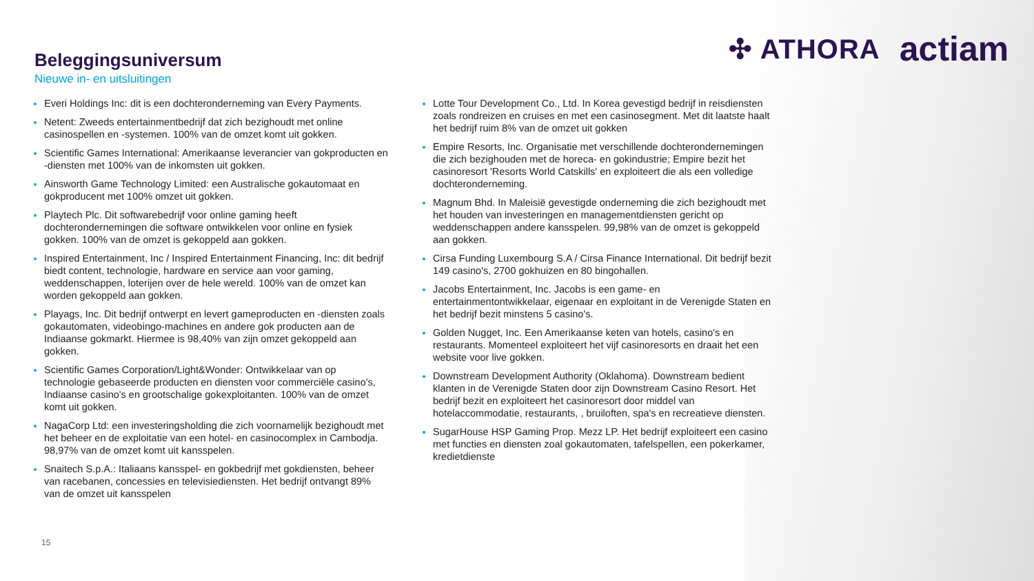✣ ATHORA actiam
Beleggingsuniversum
Nieuwe in- en uitsluitingen
Everi Holdings Inc: dit is een dochteronderneming van Every Payments.
Netent: Zweeds entertainmentbedrijf dat zich bezighoudt met online casinospellen en -systemen. 100% van de omzet komt uit gokken.
Scientific Games International: Amerikaanse leverancier van gokproducten en -diensten met 100% van de inkomsten uit gokken.
Ainsworth Game Technology Limited: een Australische gokautomaat en gokproducent met 100% omzet uit gokken.
Playtech Plc. Dit softwarebedrijf voor online gaming heeft dochterondernemingen die software ontwikkelen voor online en fysiek gokken. 100% van de omzet is gekoppeld aan gokken.
Inspired Entertainment, Inc / Inspired Entertainment Financing, Inc: dit bedrijf biedt content, technologie, hardware en service aan voor gaming, weddenschappen, loterijen over de hele wereld. 100% van de omzet kan worden gekoppeld aan gokken.
Playags, Inc. Dit bedrijf ontwerpt en levert gameproducten en -diensten zoals gokautomaten, videobingo-machines en andere gok producten aan de Indiaanse gokmarkt. Hiermee is 98,40% van zijn omzet gekoppeld aan gokken.
Scientific Games Corporation/Light&Wonder: Ontwikkelaar van op technologie gebaseerde producten en diensten voor commerciële casino's, Indiaanse casino's en grootschalige gokexploitanten. 100% van de omzet komt uit gokken.
NagaCorp Ltd: een investeringsholding die zich voornamelijk bezighoudt met het beheer en de exploitatie van een hotel- en casinocomplex in Cambodja. 98,97% van de omzet komt uit kansspelen.
Snaitech S.p.A.: Italiaans kansspel- en gokbedrijf met gokdiensten, beheer van racebanen, concessies en televisiediensten. Het bedrijf ontvangt 89% van de omzet uit kansspelen
Lotte Tour Development Co., Ltd. In Korea gevestigd bedrijf in reisdiensten zoals rondreizen en cruises en met een casinosegment. Met dit laatste haalt het bedrijf ruim 8% van de omzet uit gokken
Empire Resorts, Inc. Organisatie met verschillende dochterondernemingen die zich bezighouden met de horeca- en gokindustrie; Empire bezit het casinoresort 'Resorts World Catskills' en exploiteert die als een volledige dochteronderneming.
Magnum Bhd. In Maleisië gevestigde onderneming die zich bezighoudt met het houden van investeringen en managementdiensten gericht op weddenschappen andere kansspelen. 99,98% van de omzet is gekoppeld aan gokken.
Cirsa Funding Luxembourg S.A / Cirsa Finance International. Dit bedrijf bezit 149 casino's, 2700 gokhuizen en 80 bingohallen.
Jacobs Entertainment, Inc. Jacobs is een game- en entertainmentontwikkelaar, eigenaar en exploitant in de Verenigde Staten en het bedrijf bezit minstens 5 casino's.
Golden Nugget, Inc. Een Amerikaanse keten van hotels, casino's en restaurants. Momenteel exploiteert het vijf casinoresorts en draait het een website voor live gokken.
Downstream Development Authority (Oklahoma). Downstream bedient klanten in de Verenigde Staten door zijn Downstream Casino Resort. Het bedrijf bezit en exploiteert het casinoresort door middel van hotelaccommodatie, restaurants, , bruiloften, spa's en recreatieve diensten.
SugarHouse HSP Gaming Prop. Mezz LP. Het bedrijf exploiteert een casino met functies en diensten zoal gokautomaten, tafelspellen, een pokerkamer, kredietdienste
15